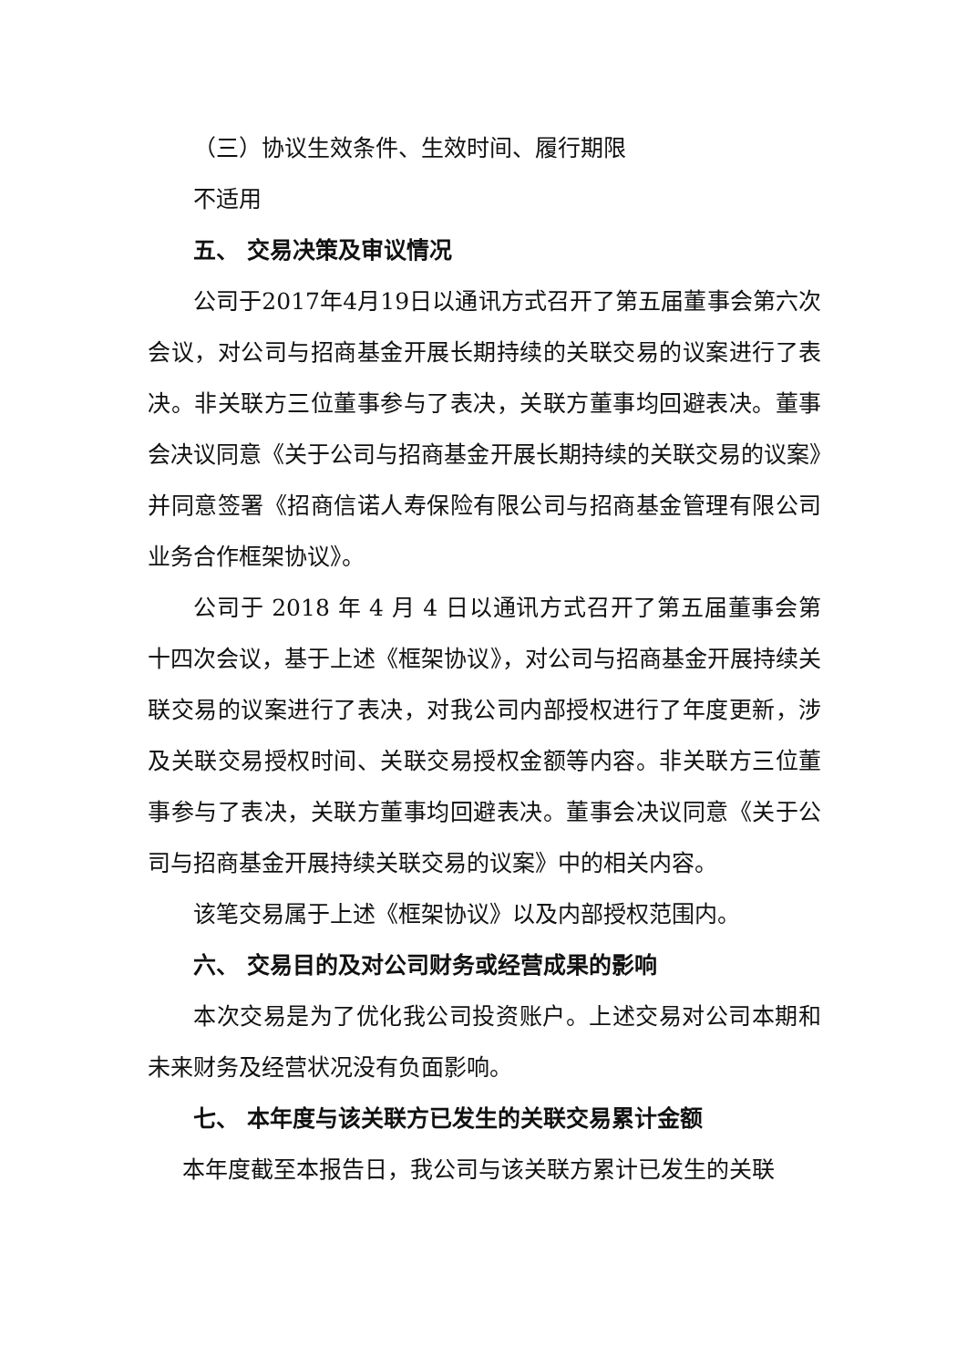（三）协议生效条件、生效时间、履行期限
不适用
五、 交易决策及审议情况
公司于2017年4月19日以通讯方式召开了第五届董事会第六次会议，对公司与招商基金开展长期持续的关联交易的议案进行了表决。非关联方三位董事参与了表决，关联方董事均回避表决。董事会决议同意《关于公司与招商基金开展长期持续的关联交易的议案》并同意签署《招商信诺人寿保险有限公司与招商基金管理有限公司业务合作框架协议》。
公司于 2018 年 4 月 4 日以通讯方式召开了第五届董事会第十四次会议，基于上述《框架协议》，对公司与招商基金开展持续关联交易的议案进行了表决，对我公司内部授权进行了年度更新，涉及关联交易授权时间、关联交易授权金额等内容。非关联方三位董事参与了表决，关联方董事均回避表决。董事会决议同意《关于公司与招商基金开展持续关联交易的议案》中的相关内容。
该笔交易属于上述《框架协议》以及内部授权范围内。
六、 交易目的及对公司财务或经营成果的影响
本次交易是为了优化我公司投资账户。上述交易对公司本期和未来财务及经营状况没有负面影响。
七、 本年度与该关联方已发生的关联交易累计金额
本年度截至本报告日，我公司与该关联方累计已发生的关联